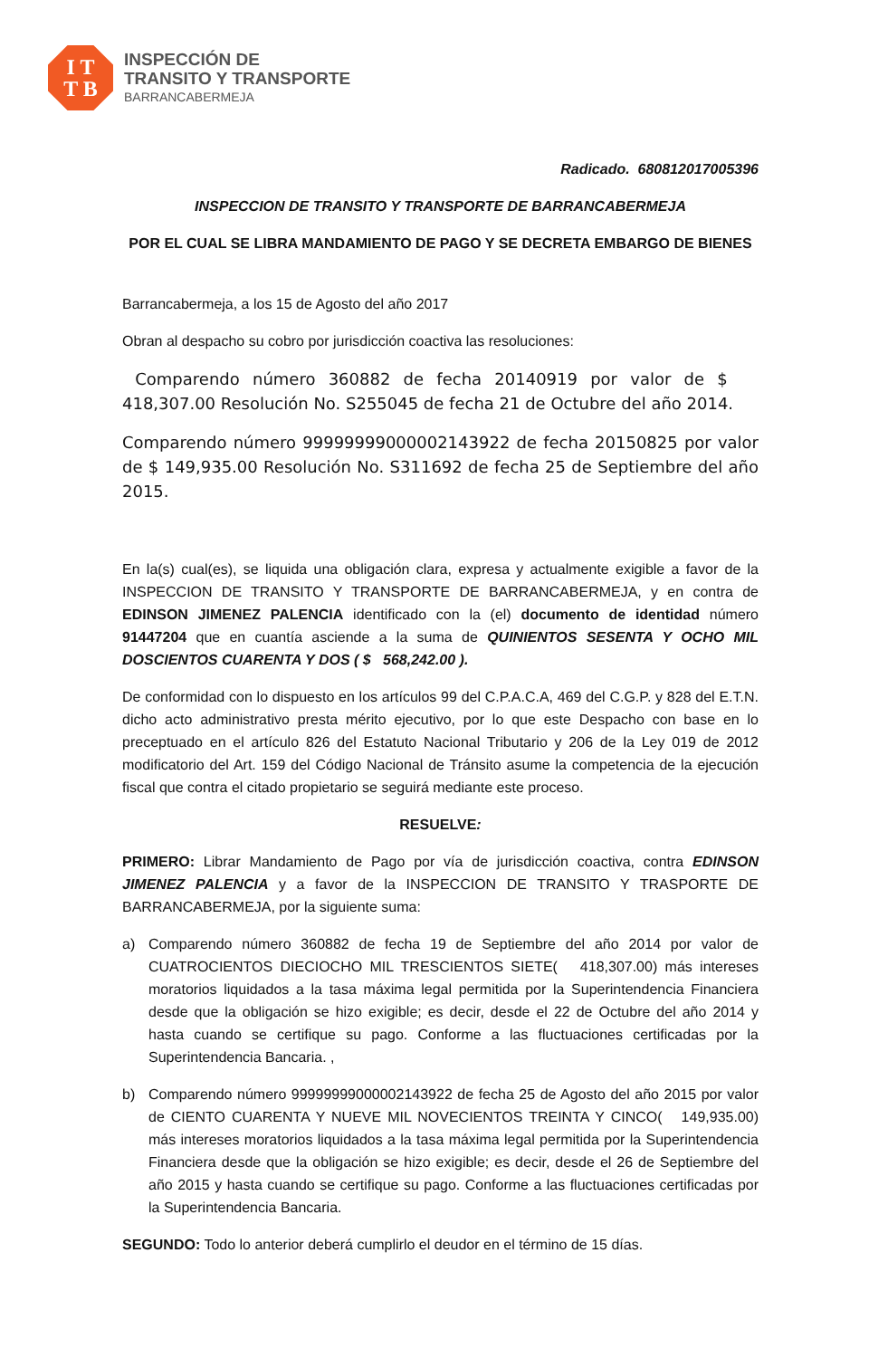I T
T B
INSPECCIÓN DE
TRANSITO Y TRANSPORTE
BARRANCABERMEJA
Radicado. 680812017005396
INSPECCION DE TRANSITO Y TRANSPORTE DE BARRANCABERMEJA
POR EL CUAL SE LIBRA MANDAMIENTO DE PAGO Y SE DECRETA EMBARGO DE BIENES
Barrancabermeja, a los 15 de Agosto del año 2017
Obran al despacho su cobro por jurisdicción coactiva las resoluciones:
Comparendo número 360882 de fecha 20140919 por valor de $ 418,307.00 Resolución No. S255045 de fecha 21 de Octubre del año 2014.
Comparendo número 99999999000002143922 de fecha 20150825 por valor de $ 149,935.00 Resolución No. S311692 de fecha 25 de Septiembre del año 2015.
En la(s) cual(es), se liquida una obligación clara, expresa y actualmente exigible a favor de la INSPECCION DE TRANSITO Y TRANSPORTE DE BARRANCABERMEJA, y en contra de EDINSON JIMENEZ PALENCIA identificado con la (el) documento de identidad número 91447204 que en cuantía asciende a la suma de QUINIENTOS SESENTA Y OCHO MIL DOSCIENTOS CUARENTA Y DOS ( $ 568,242.00 ).
De conformidad con lo dispuesto en los artículos 99 del C.P.A.C.A, 469 del C.G.P. y 828 del E.T.N. dicho acto administrativo presta mérito ejecutivo, por lo que este Despacho con base en lo preceptuado en el artículo 826 del Estatuto Nacional Tributario y 206 de la Ley 019 de 2012 modificatorio del Art. 159 del Código Nacional de Tránsito asume la competencia de la ejecución fiscal que contra el citado propietario se seguirá mediante este proceso.
RESUELVE:
PRIMERO: Librar Mandamiento de Pago por vía de jurisdicción coactiva, contra EDINSON JIMENEZ PALENCIA y a favor de la INSPECCION DE TRANSITO Y TRASPORTE DE BARRANCABERMEJA, por la siguiente suma:
a) Comparendo número 360882 de fecha 19 de Septiembre del año 2014 por valor de CUATROCIENTOS DIECIOCHO MIL TRESCIENTOS SIETE( 418,307.00) más intereses moratorios liquidados a la tasa máxima legal permitida por la Superintendencia Financiera desde que la obligación se hizo exigible; es decir, desde el 22 de Octubre del año 2014 y hasta cuando se certifique su pago. Conforme a las fluctuaciones certificadas por la Superintendencia Bancaria. ,
b) Comparendo número 99999999000002143922 de fecha 25 de Agosto del año 2015 por valor de CIENTO CUARENTA Y NUEVE MIL NOVECIENTOS TREINTA Y CINCO( 149,935.00) más intereses moratorios liquidados a la tasa máxima legal permitida por la Superintendencia Financiera desde que la obligación se hizo exigible; es decir, desde el 26 de Septiembre del año 2015 y hasta cuando se certifique su pago. Conforme a las fluctuaciones certificadas por la Superintendencia Bancaria.
SEGUNDO: Todo lo anterior deberá cumplirlo el deudor en el término de 15 días.